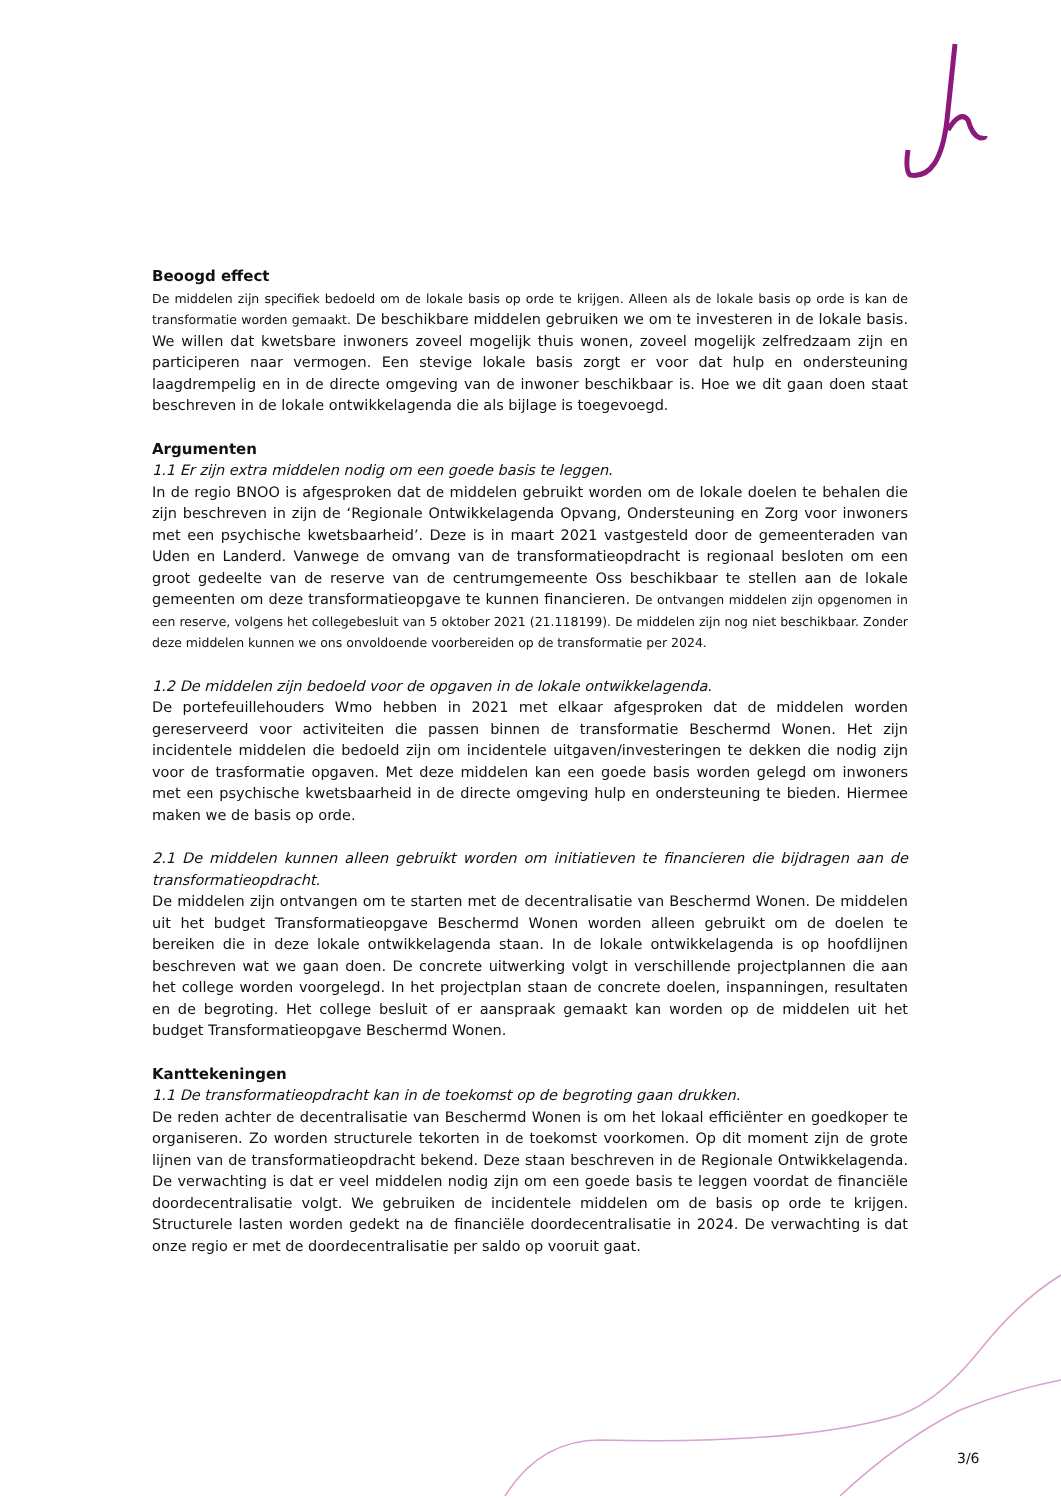Beoogd effect
De middelen zijn specifiek bedoeld om de lokale basis op orde te krijgen. Alleen als de lokale basis op orde is kan de transformatie worden gemaakt. De beschikbare middelen gebruiken we om te investeren in de lokale basis. We willen dat kwetsbare inwoners zoveel mogelijk thuis wonen, zoveel mogelijk zelfredzaam zijn en participeren naar vermogen. Een stevige lokale basis zorgt er voor dat hulp en ondersteuning laagdrempelig en in de directe omgeving van de inwoner beschikbaar is. Hoe we dit gaan doen staat beschreven in de lokale ontwikkelagenda die als bijlage is toegevoegd.
Argumenten
1.1 Er zijn extra middelen nodig om een goede basis te leggen.
In de regio BNOO is afgesproken dat de middelen gebruikt worden om de lokale doelen te behalen die zijn beschreven in zijn de ‘Regionale Ontwikkelagenda Opvang, Ondersteuning en Zorg voor inwoners met een psychische kwetsbaarheid’. Deze is in maart 2021 vastgesteld door de gemeenteraden van Uden en Landerd. Vanwege de omvang van de transformatieopdracht is regionaal besloten om een groot gedeelte van de reserve van de centrumgemeente Oss beschikbaar te stellen aan de lokale gemeenten om deze transformatieopgave te kunnen financieren. De ontvangen middelen zijn opgenomen in een reserve, volgens het collegebesluit van 5 oktober 2021 (21.118199). De middelen zijn nog niet beschikbaar. Zonder deze middelen kunnen we ons onvoldoende voorbereiden op de transformatie per 2024.
1.2 De middelen zijn bedoeld voor de opgaven in de lokale ontwikkelagenda.
De portefeuillehouders Wmo hebben in 2021 met elkaar afgesproken dat de middelen worden gereserveerd voor activiteiten die passen binnen de transformatie Beschermd Wonen. Het zijn incidentele middelen die bedoeld zijn om incidentele uitgaven/investeringen te dekken die nodig zijn voor de trasformatie opgaven. Met deze middelen kan een goede basis worden gelegd om inwoners met een psychische kwetsbaarheid in de directe omgeving hulp en ondersteuning te bieden. Hiermee maken we de basis op orde.
2.1 De middelen kunnen alleen gebruikt worden om initiatieven te financieren die bijdragen aan de transformatieopdracht.
De middelen zijn ontvangen om te starten met de decentralisatie van Beschermd Wonen. De middelen uit het budget Transformatieopgave Beschermd Wonen worden alleen gebruikt om de doelen te bereiken die in deze lokale ontwikkelagenda staan. In de lokale ontwikkelagenda is op hoofdlijnen beschreven wat we gaan doen. De concrete uitwerking volgt in verschillende projectplannen die aan het college worden voorgelegd. In het projectplan staan de concrete doelen, inspanningen, resultaten en de begroting. Het college besluit of er aanspraak gemaakt kan worden op de middelen uit het budget Transformatieopgave Beschermd Wonen.
Kanttekeningen
1.1 De transformatieopdracht kan in de toekomst op de begroting gaan drukken.
De reden achter de decentralisatie van Beschermd Wonen is om het lokaal efficiënter en goedkoper te organiseren. Zo worden structurele tekorten in de toekomst voorkomen. Op dit moment zijn de grote lijnen van de transformatieopdracht bekend. Deze staan beschreven in de Regionale Ontwikkelagenda. De verwachting is dat er veel middelen nodig zijn om een goede basis te leggen voordat de financiële doordecentralisatie volgt. We gebruiken de incidentele middelen om de basis op orde te krijgen. Structurele lasten worden gedekt na de financiële doordecentralisatie in 2024. De verwachting is dat onze regio er met de doordecentralisatie per saldo op vooruit gaat.
3/6